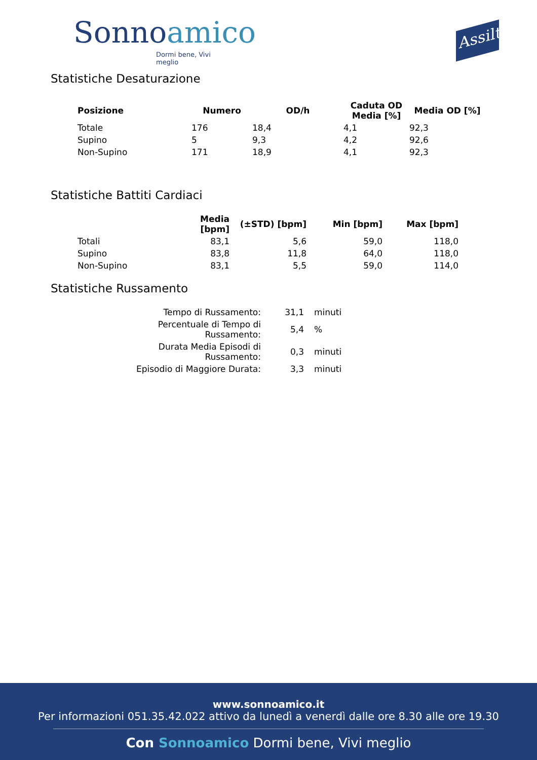Sonnoamico
Dormi bene, Vivi meglio
Assilt
Statistiche Desaturazione
| Posizione | Numero | OD/h | Caduta OD Media [%] | Media OD [%] |
| --- | --- | --- | --- | --- |
| Totale | 176 | 18,4 | 4,1 | 92,3 |
| Supino | 5 | 9,3 | 4,2 | 92,6 |
| Non-Supino | 171 | 18,9 | 4,1 | 92,3 |
Statistiche Battiti Cardiaci
| | Media [bpm] | (±STD) [bpm] | Min [bpm] | Max [bpm] |
| --- | --- | --- | --- | --- |
| Totali | 83,1 | 5,6 | 59,0 | 118,0 |
| Supino | 83,8 | 11,8 | 64,0 | 118,0 |
| Non-Supino | 83,1 | 5,5 | 59,0 | 114,0 |
Statistiche Russamento
| Tempo di Russamento: | 31,1 | minuti |
| Percentuale di Tempo di Russamento: | 5,4 | % |
| Durata Media Episodi di Russamento: | 0,3 | minuti |
| Episodio di Maggiore Durata: | 3,3 | minuti |
www.sonnoamico.it
Per informazioni 051.35.42.022 attivo da lunedì a venerdì dalle ore 8.30 alle ore 19.30
Con Sonnoamico Dormi bene, Vivi meglio